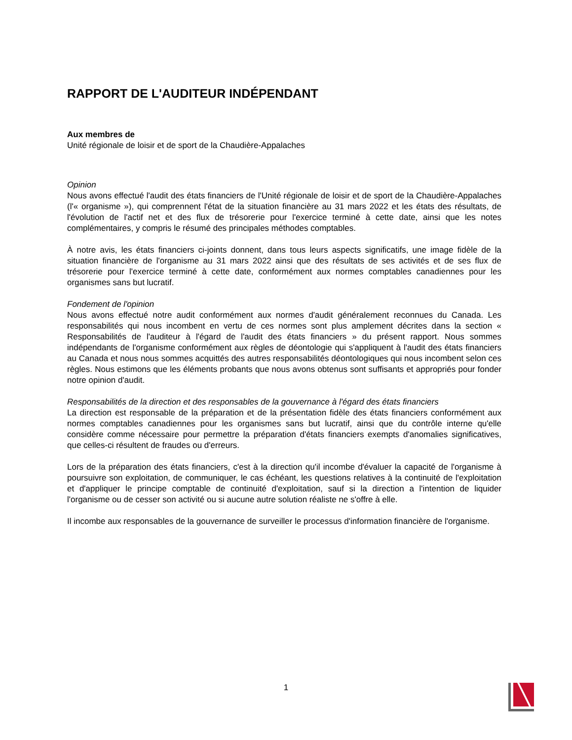RAPPORT DE L'AUDITEUR INDÉPENDANT
Aux membres de
Unité régionale de loisir et de sport de la Chaudière-Appalaches
Opinion
Nous avons effectué l'audit des états financiers de l'Unité régionale de loisir et de sport de la Chaudière-Appalaches (l'« organisme »), qui comprennent l'état de la situation financière au 31 mars 2022 et les états des résultats, de l'évolution de l'actif net et des flux de trésorerie pour l'exercice terminé à cette date, ainsi que les notes complémentaires, y compris le résumé des principales méthodes comptables.
À notre avis, les états financiers ci-joints donnent, dans tous leurs aspects significatifs, une image fidèle de la situation financière de l'organisme au 31 mars 2022 ainsi que des résultats de ses activités et de ses flux de trésorerie pour l'exercice terminé à cette date, conformément aux normes comptables canadiennes pour les organismes sans but lucratif.
Fondement de l'opinion
Nous avons effectué notre audit conformément aux normes d'audit généralement reconnues du Canada. Les responsabilités qui nous incombent en vertu de ces normes sont plus amplement décrites dans la section « Responsabilités de l'auditeur à l'égard de l'audit des états financiers » du présent rapport. Nous sommes indépendants de l'organisme conformément aux règles de déontologie qui s'appliquent à l'audit des états financiers au Canada et nous nous sommes acquittés des autres responsabilités déontologiques qui nous incombent selon ces règles. Nous estimons que les éléments probants que nous avons obtenus sont suffisants et appropriés pour fonder notre opinion d'audit.
Responsabilités de la direction et des responsables de la gouvernance à l'égard des états financiers
La direction est responsable de la préparation et de la présentation fidèle des états financiers conformément aux normes comptables canadiennes pour les organismes sans but lucratif, ainsi que du contrôle interne qu'elle considère comme nécessaire pour permettre la préparation d'états financiers exempts d'anomalies significatives, que celles-ci résultent de fraudes ou d'erreurs.
Lors de la préparation des états financiers, c'est à la direction qu'il incombe d'évaluer la capacité de l'organisme à poursuivre son exploitation, de communiquer, le cas échéant, les questions relatives à la continuité de l'exploitation et d'appliquer le principe comptable de continuité d'exploitation, sauf si la direction a l'intention de liquider l'organisme ou de cesser son activité ou si aucune autre solution réaliste ne s'offre à elle.
Il incombe aux responsables de la gouvernance de surveiller le processus d'information financière de l'organisme.
1